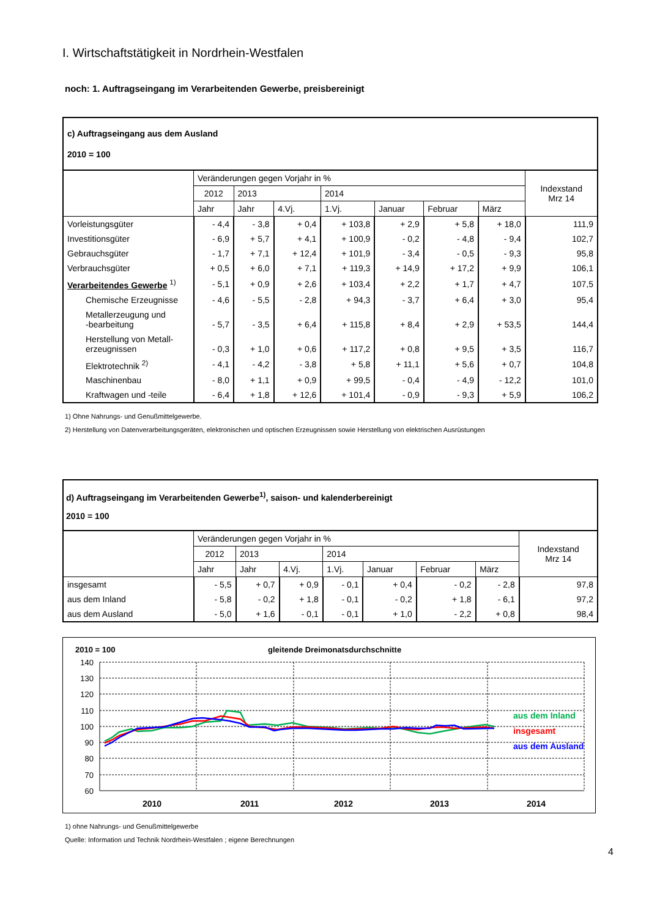I. Wirtschaftstätigkeit in Nordrhein-Westfalen
noch: 1. Auftragseingang im Verarbeitenden Gewerbe, preisbereinigt
| c) Auftragseingang aus dem Ausland 2010 = 100 | | | | | | | | |
| | Veränderungen gegen Vorjahr in % | | | | | | | Indexstand Mrz 14 |
| | 2012 | 2013 | | 2014 | | | | |
| | Jahr | Jahr | 4.Vj. | 1.Vj. | Januar | Februar | März | |
| Vorleistungsgüter | - 4,4 | - 3,8 | + 0,4 | + 103,8 | + 2,9 | + 5,8 | + 18,0 | 111,9 |
| Investitionsgüter | - 6,9 | + 5,7 | + 4,1 | + 100,9 | - 0,2 | - 4,8 | - 9,4 | 102,7 |
| Gebrauchsgüter | - 1,7 | + 7,1 | + 12,4 | + 101,9 | - 3,4 | - 0,5 | - 9,3 | 95,8 |
| Verbrauchsgüter | + 0,5 | + 6,0 | + 7,1 | + 119,3 | + 14,9 | + 17,2 | + 9,9 | 106,1 |
| Verarbeitendes Gewerbe <sup>1)</sup> | - 5,1 | + 0,9 | + 2,6 | + 103,4 | + 2,2 | + 1,7 | + 4,7 | 107,5 |
| Chemische Erzeugnisse | - 4,6 | - 5,5 | - 2,8 | + 94,3 | - 3,7 | + 6,4 | + 3,0 | 95,4 |
| Metallerzeugung und -bearbeitung | - 5,7 | - 3,5 | + 6,4 | + 115,8 | + 8,4 | + 2,9 | + 53,5 | 144,4 |
| Herstellung von Metall- erzeugnissen | - 0,3 | + 1,0 | + 0,6 | + 117,2 | + 0,8 | + 9,5 | + 3,5 | 116,7 |
| Elektrotechnik <sup>2)</sup> | - 4,1 | - 4,2 | - 3,8 | + 5,8 | + 11,1 | + 5,6 | + 0,7 | 104,8 |
| Maschinenbau | - 8,0 | + 1,1 | + 0,9 | + 99,5 | - 0,4 | - 4,9 | - 12,2 | 101,0 |
| Kraftwagen und -teile | - 6,4 | + 1,8 | + 12,6 | + 101,4 | - 0,9 | - 9,3 | + 5,9 | 106,2 |
1) Ohne Nahrungs- und Genußmittelgewerbe.
2) Herstellung von Datenverarbeitungsgeräten, elektronischen und optischen Erzeugnissen sowie Herstellung von elektrischen Ausrüstungen
| d) Auftragseingang im Verarbeitenden Gewerbe<sup>1)</sup>, saison- und kalenderbereinigt 2010 = 100 | | | | | | | | |
| | Veränderungen gegen Vorjahr in % | | | | | | | Indexstand Mrz 14 |
| | 2012 | 2013 | | 2014 | | | | |
| | Jahr | Jahr | 4.Vj. | 1.Vj. | Januar | Februar | März | |
| insgesamt | - 5,5 | + 0,7 | + 0,9 | - 0,1 | + 0,4 | - 0,2 | - 2,8 | 97,8 |
| aus dem Inland | - 5,8 | - 0,2 | + 1,8 | - 0,1 | - 0,2 | + 1,8 | - 6,1 | 97,2 |
| aus dem Ausland | - 5,0 | + 1,6 | - 0,1 | - 0,1 | + 1,0 | - 2,2 | + 0,8 | 98,4 |
2010 = 100
gleitende Dreimonatsdurchschnitte
140
130
120
110
100
90
80
70
60
2010
2011
2012
2013
2014
aus dem Inland
insgesamt
aus dem Ausland
1) ohne Nahrungs- und Genußmittelgewerbe
Quelle: Information und Technik Nordrhein-Westfalen ; eigene Berechnungen
4